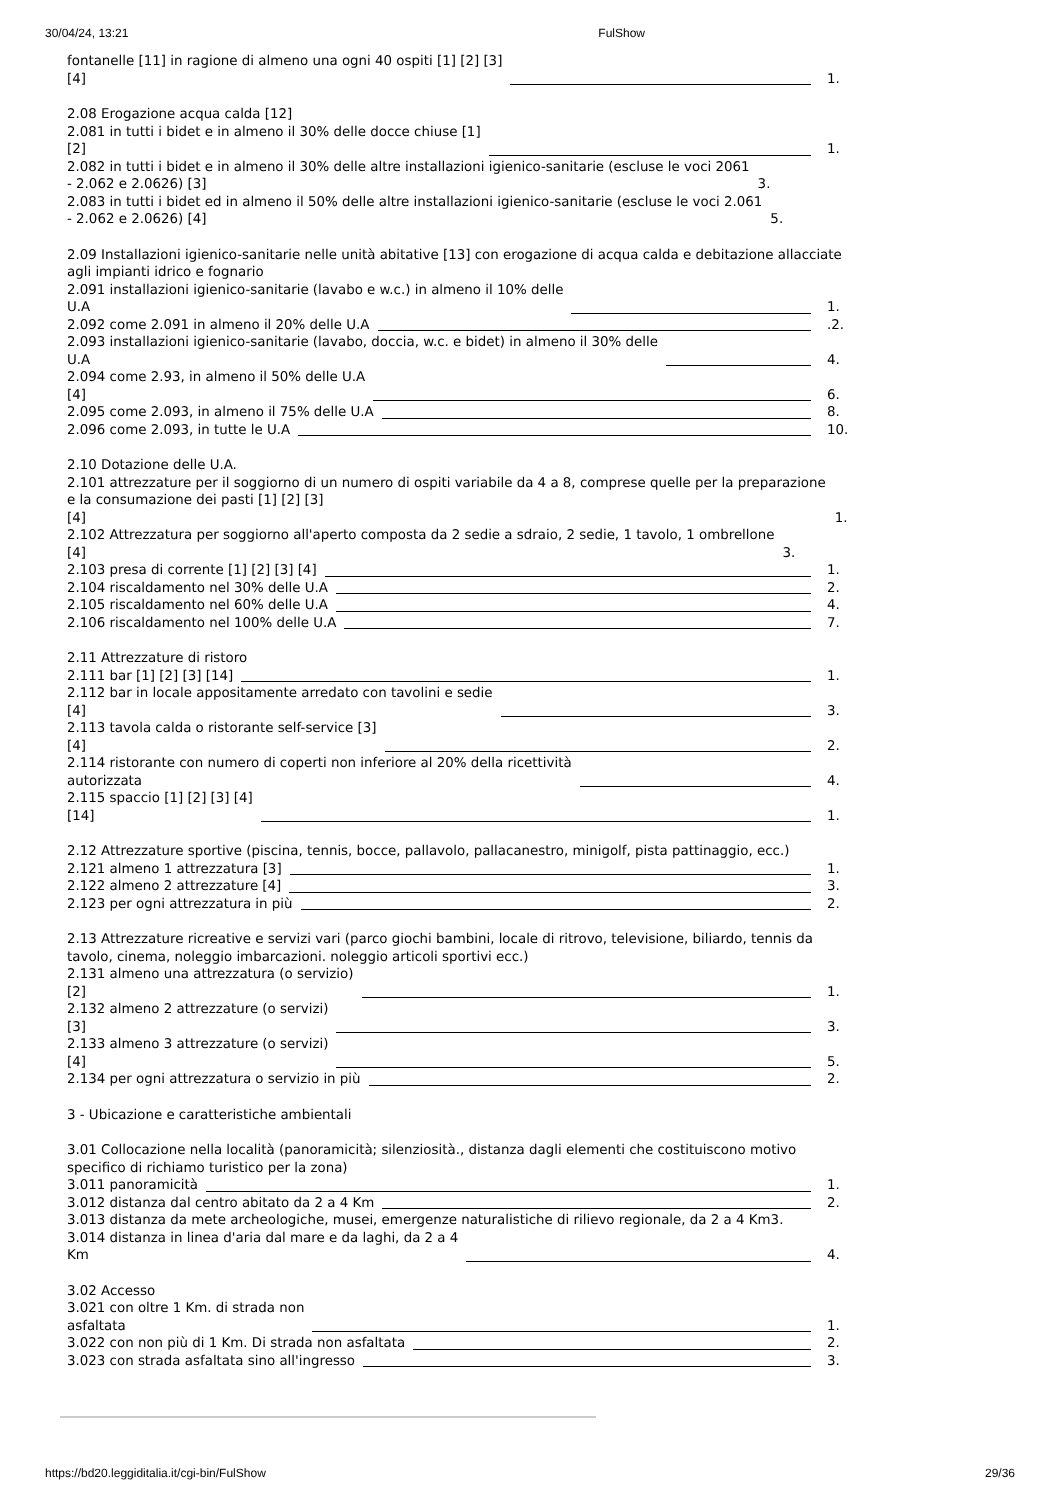30/04/24, 13:21 FulShow
fontanelle [11] in ragione di almeno una ogni 40 ospiti [1] [2] [3]
[4] 1.
2.08 Erogazione acqua calda [12]
2.081 in tutti i bidet e in almeno il 30% delle docce chiuse [1]
[2] 1.
2.082 in tutti i bidet e in almeno il 30% delle altre installazioni igienico-sanitarie (escluse le voci 2061
- 2.062 e 2.0626) [3] 3.
2.083 in tutti i bidet ed in almeno il 50% delle altre installazioni igienico-sanitarie (escluse le voci 2.061
- 2.062 e 2.0626) [4] 5.
2.09 Installazioni igienico-sanitarie nelle unità abitative [13] con erogazione di acqua calda e debitazione allacciate agli impianti idrico e fognario
2.091 installazioni igienico-sanitarie (lavabo e w.c.) in almeno il 10% delle
U.A 1.
2.092 come 2.091 in almeno il 20% delle U.A .2.
2.093 installazioni igienico-sanitarie (lavabo, doccia, w.c. e bidet) in almeno il 30% delle
U.A 4.
2.094 come 2.93, in almeno il 50% delle U.A
[4] 6.
2.095 come 2.093, in almeno il 75% delle U.A 8.
2.096 come 2.093, in tutte le U.A 10.
2.10 Dotazione delle U.A.
2.101 attrezzature per il soggiorno di un numero di ospiti variabile da 4 a 8, comprese quelle per la preparazione e la consumazione dei pasti [1] [2] [3]
[4] 1.
2.102 Attrezzatura per soggiorno all'aperto composta da 2 sedie a sdraio, 2 sedie, 1 tavolo, 1 ombrellone
[4] 3.
2.103 presa di corrente [1] [2] [3] [4] 1.
2.104 riscaldamento nel 30% delle U.A 2.
2.105 riscaldamento nel 60% delle U.A 4.
2.106 riscaldamento nel 100% delle U.A 7.
2.11 Attrezzature di ristoro
2.111 bar [1] [2] [3] [14] 1.
2.112 bar in locale appositamente arredato con tavolini e sedie
[4] 3.
2.113 tavola calda o ristorante self-service [3]
[4] 2.
2.114 ristorante con numero di coperti non inferiore al 20% della ricettività
autorizzata 4.
2.115 spaccio [1] [2] [3] [4]
[14] 1.
2.12 Attrezzature sportive (piscina, tennis, bocce, pallavolo, pallacanestro, minigolf, pista pattinaggio, ecc.)
2.121 almeno 1 attrezzatura [3] 1.
2.122 almeno 2 attrezzature [4] 3.
2.123 per ogni attrezzatura in più 2.
2.13 Attrezzature ricreative e servizi vari (parco giochi bambini, locale di ritrovo, televisione, biliardo, tennis da tavolo, cinema, noleggio imbarcazioni. noleggio articoli sportivi ecc.)
2.131 almeno una attrezzatura (o servizio)
[2] 1.
2.132 almeno 2 attrezzature (o servizi)
[3] 3.
2.133 almeno 3 attrezzature (o servizi)
[4] 5.
2.134 per ogni attrezzatura o servizio in più 2.
3 - Ubicazione e caratteristiche ambientali
3.01 Collocazione nella località (panoramicità; silenziosità., distanza dagli elementi che costituiscono motivo specifico di richiamo turistico per la zona)
3.011 panoramicità 1.
3.012 distanza dal centro abitato da 2 a 4 Km 2.
3.013 distanza da mete archeologiche, musei, emergenze naturalistiche di rilievo regionale, da 2 a 4 Km3.
3.014 distanza in linea d'aria dal mare e da laghi, da 2 a 4
Km 4.
3.02 Accesso
3.021 con oltre 1 Km. di strada non
asfaltata 1.
3.022 con non più di 1 Km. Di strada non asfaltata 2.
3.023 con strada asfaltata sino all'ingresso 3.
https://bd20.leggiditalia.it/cgi-bin/FulShow 29/36